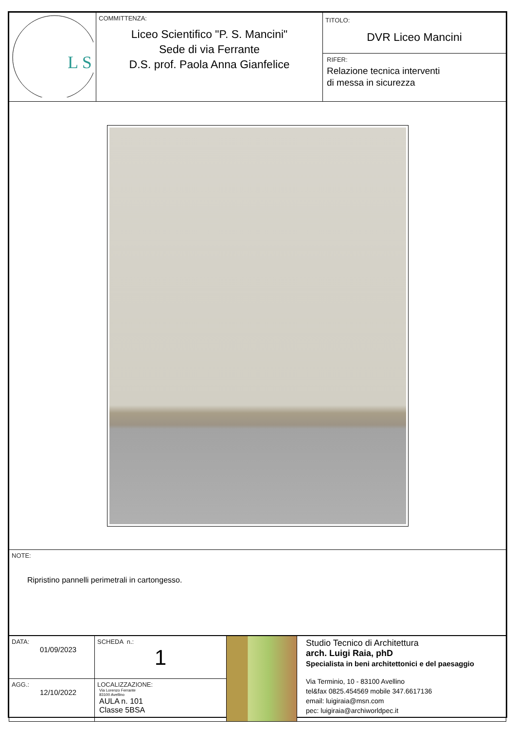| L S | COMMITTENZA: Liceo Scientifico "P. S. Mancini" Sede di via Ferrante D.S. prof. Paola Anna Gianfelice | TITOLO: DVR Liceo Mancini RIFER: Relazione tecnica interventi di messa in sicurezza |
| NOTE: Ripristino pannelli perimetrali in cartongesso. |
| DATA: 01/09/2023 | SCHEDA n.: 1 | | Studio Tecnico di Architettura arch. Luigi Raia, phD Specialista in beni architettonici e del paesaggio Via Terminio, 10 - 83100 Avellino tel&fax 0825.454569 mobile 347.6617136 email: luigiraia@msn.com pec: luigiraia@archiworldpec.it |
| AGG.: 12/10/2022 | LOCALIZZAZIONE: Via Lorenzo Ferrante 83100 Avellino AULA n. 101 Classe 5BSA | | |